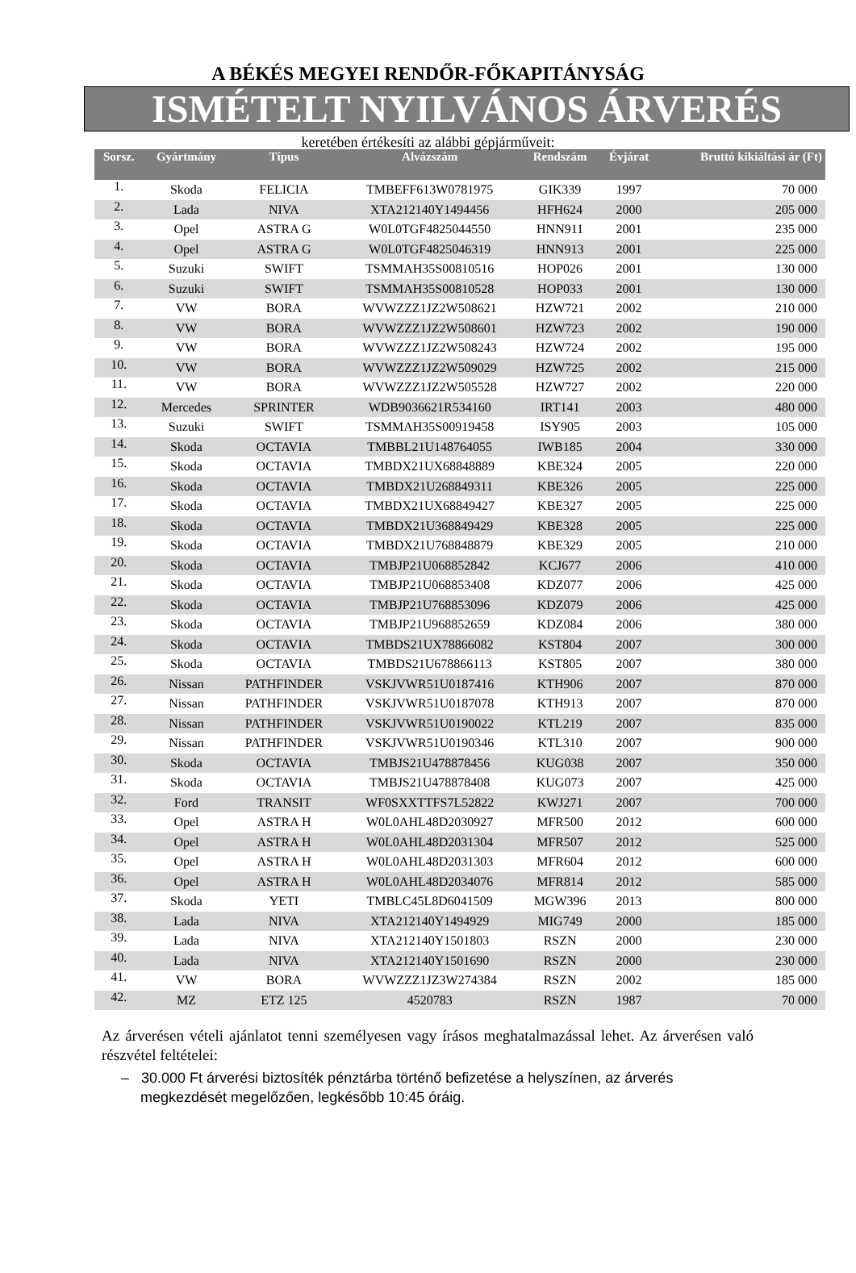A BÉKÉS MEGYEI RENDŐR-FŐKAPITÁNYSÁG
ISMÉTELT NYILVÁNOS ÁRVERÉS
keretében értékesíti az alábbi gépjárműveit:
| Sorsz. | Gyártmány | Típus | Alvázszám | Rendszám | Évjárat | Bruttó kikiáltási ár (Ft) |
| --- | --- | --- | --- | --- | --- | --- |
| 1. | Skoda | FELICIA | TMBEFF613W0781975 | GIK339 | 1997 | 70 000 |
| 2. | Lada | NIVA | XTA212140Y1494456 | HFH624 | 2000 | 205 000 |
| 3. | Opel | ASTRA G | W0L0TGF4825044550 | HNN911 | 2001 | 235 000 |
| 4. | Opel | ASTRA G | W0L0TGF4825046319 | HNN913 | 2001 | 225 000 |
| 5. | Suzuki | SWIFT | TSMMAH35S00810516 | HOP026 | 2001 | 130 000 |
| 6. | Suzuki | SWIFT | TSMMAH35S00810528 | HOP033 | 2001 | 130 000 |
| 7. | VW | BORA | WVWZZZ1JZ2W508621 | HZW721 | 2002 | 210 000 |
| 8. | VW | BORA | WVWZZZ1JZ2W508601 | HZW723 | 2002 | 190 000 |
| 9. | VW | BORA | WVWZZZ1JZ2W508243 | HZW724 | 2002 | 195 000 |
| 10. | VW | BORA | WVWZZZ1JZ2W509029 | HZW725 | 2002 | 215 000 |
| 11. | VW | BORA | WVWZZZ1JZ2W505528 | HZW727 | 2002 | 220 000 |
| 12. | Mercedes | SPRINTER | WDB9036621R534160 | IRT141 | 2003 | 480 000 |
| 13. | Suzuki | SWIFT | TSMMAH35S00919458 | ISY905 | 2003 | 105 000 |
| 14. | Skoda | OCTAVIA | TMBBL21U148764055 | IWB185 | 2004 | 330 000 |
| 15. | Skoda | OCTAVIA | TMBDX21UX68848889 | KBE324 | 2005 | 220 000 |
| 16. | Skoda | OCTAVIA | TMBDX21U268849311 | KBE326 | 2005 | 225 000 |
| 17. | Skoda | OCTAVIA | TMBDX21UX68849427 | KBE327 | 2005 | 225 000 |
| 18. | Skoda | OCTAVIA | TMBDX21U368849429 | KBE328 | 2005 | 225 000 |
| 19. | Skoda | OCTAVIA | TMBDX21U768848879 | KBE329 | 2005 | 210 000 |
| 20. | Skoda | OCTAVIA | TMBJP21U068852842 | KCJ677 | 2006 | 410 000 |
| 21. | Skoda | OCTAVIA | TMBJP21U068853408 | KDZ077 | 2006 | 425 000 |
| 22. | Skoda | OCTAVIA | TMBJP21U768853096 | KDZ079 | 2006 | 425 000 |
| 23. | Skoda | OCTAVIA | TMBJP21U968852659 | KDZ084 | 2006 | 380 000 |
| 24. | Skoda | OCTAVIA | TMBDS21UX78866082 | KST804 | 2007 | 300 000 |
| 25. | Skoda | OCTAVIA | TMBDS21U678866113 | KST805 | 2007 | 380 000 |
| 26. | Nissan | PATHFINDER | VSKJVWR51U0187416 | KTH906 | 2007 | 870 000 |
| 27. | Nissan | PATHFINDER | VSKJVWR51U0187078 | KTH913 | 2007 | 870 000 |
| 28. | Nissan | PATHFINDER | VSKJVWR51U0190022 | KTL219 | 2007 | 835 000 |
| 29. | Nissan | PATHFINDER | VSKJVWR51U0190346 | KTL310 | 2007 | 900 000 |
| 30. | Skoda | OCTAVIA | TMBJS21U478878456 | KUG038 | 2007 | 350 000 |
| 31. | Skoda | OCTAVIA | TMBJS21U478878408 | KUG073 | 2007 | 425 000 |
| 32. | Ford | TRANSIT | WF0SXXTTFS7L52822 | KWJ271 | 2007 | 700 000 |
| 33. | Opel | ASTRA H | W0L0AHL48D2030927 | MFR500 | 2012 | 600 000 |
| 34. | Opel | ASTRA H | W0L0AHL48D2031304 | MFR507 | 2012 | 525 000 |
| 35. | Opel | ASTRA H | W0L0AHL48D2031303 | MFR604 | 2012 | 600 000 |
| 36. | Opel | ASTRA H | W0L0AHL48D2034076 | MFR814 | 2012 | 585 000 |
| 37. | Skoda | YETI | TMBLC45L8D6041509 | MGW396 | 2013 | 800 000 |
| 38. | Lada | NIVA | XTA212140Y1494929 | MIG749 | 2000 | 185 000 |
| 39. | Lada | NIVA | XTA212140Y1501803 | RSZN | 2000 | 230 000 |
| 40. | Lada | NIVA | XTA212140Y1501690 | RSZN | 2000 | 230 000 |
| 41. | VW | BORA | WVWZZZ1JZ3W274384 | RSZN | 2002 | 185 000 |
| 42. | MZ | ETZ 125 | 4520783 | RSZN | 1987 | 70 000 |
Az árverésen vételi ajánlatot tenni személyesen vagy írásos meghatalmazással lehet. Az árverésen való részvétel feltételei:
– 30.000 Ft árverési biztosíték pénztárba történő befizetése a helyszínen, az árverés megkezdését megelőzően, legkésőbb 10:45 óráig.